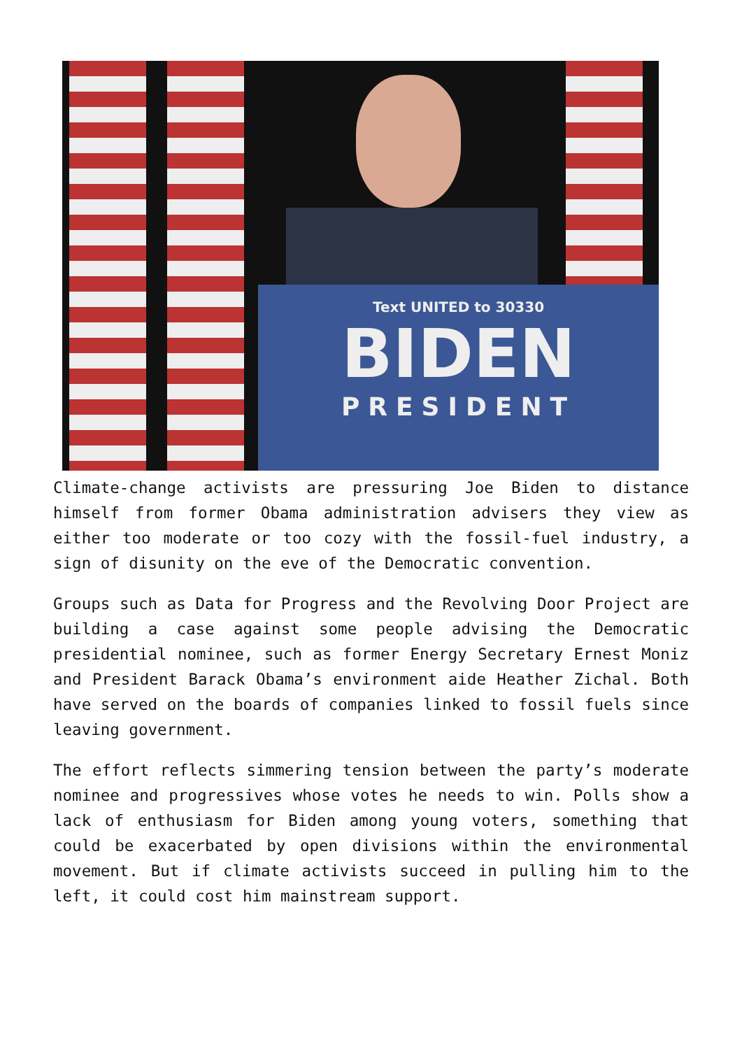Text UNITED to 30330
BIDEN
PRESIDENT
Climate-change activists are pressuring Joe Biden to distance himself from former Obama administration advisers they view as either too moderate or too cozy with the fossil-fuel industry, a sign of disunity on the eve of the Democratic convention.
Groups such as Data for Progress and the Revolving Door Project are building a case against some people advising the Democratic presidential nominee, such as former Energy Secretary Ernest Moniz and President Barack Obama’s environment aide Heather Zichal. Both have served on the boards of companies linked to fossil fuels since leaving government.
The effort reflects simmering tension between the party’s moderate nominee and progressives whose votes he needs to win. Polls show a lack of enthusiasm for Biden among young voters, something that could be exacerbated by open divisions within the environmental movement. But if climate activists succeed in pulling him to the left, it could cost him mainstream support.